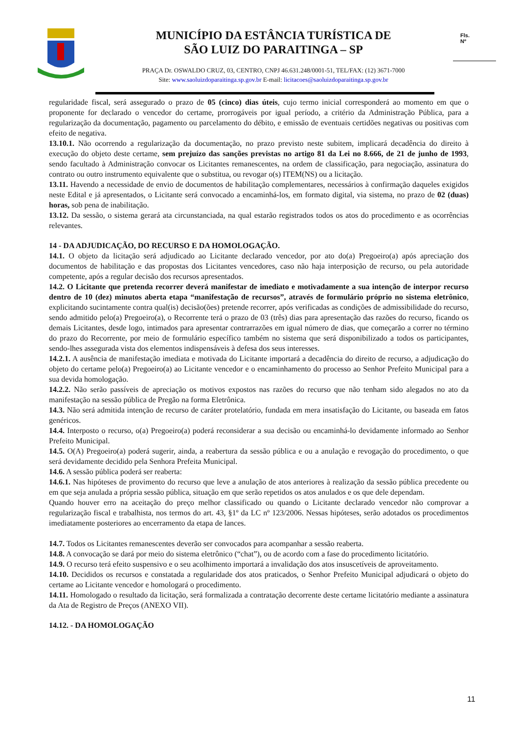MUNICÍPIO DA ESTÂNCIA TURÍSTICA DE
SÃO LUIZ DO PARAITINGA – SP
PRAÇA Dr. OSWALDO CRUZ, 03, CENTRO, CNPJ 46.631.248/0001-51, TEL/FAX: (12) 3671-7000
Site: www.saoluizdoparaitinga.sp.gov.br E-mail: licitacoes@saoluizdoparaitinga.sp.gov.br
Fls.
Nº
regularidade fiscal, será assegurado o prazo de 05 (cinco) dias úteis, cujo termo inicial corresponderá ao momento em que o proponente for declarado o vencedor do certame, prorrogáveis por igual período, a critério da Administração Pública, para a regularização da documentação, pagamento ou parcelamento do débito, e emissão de eventuais certidões negativas ou positivas com efeito de negativa.
13.10.1. Não ocorrendo a regularização da documentação, no prazo previsto neste subitem, implicará decadência do direito à execução do objeto deste certame, sem prejuízo das sanções previstas no artigo 81 da Lei no 8.666, de 21 de junho de 1993, sendo facultado à Administração convocar os Licitantes remanescentes, na ordem de classificação, para negociação, assinatura do contrato ou outro instrumento equivalente que o substitua, ou revogar o(s) ITEM(NS) ou a licitação.
13.11. Havendo a necessidade de envio de documentos de habilitação complementares, necessários à confirmação daqueles exigidos neste Edital e já apresentados, o Licitante será convocado a encaminhá-los, em formato digital, via sistema, no prazo de 02 (duas) horas, sob pena de inabilitação.
13.12. Da sessão, o sistema gerará ata circunstanciada, na qual estarão registrados todos os atos do procedimento e as ocorrências relevantes.
14 - DA ADJUDICAÇÃO, DO RECURSO E DA HOMOLOGAÇÃO.
14.1. O objeto da licitação será adjudicado ao Licitante declarado vencedor, por ato do(a) Pregoeiro(a) após apreciação dos documentos de habilitação e das propostas dos Licitantes vencedores, caso não haja interposição de recurso, ou pela autoridade competente, após a regular decisão dos recursos apresentados.
14.2. O Licitante que pretenda recorrer deverá manifestar de imediato e motivadamente a sua intenção de interpor recurso dentro de 10 (dez) minutos aberta etapa “manifestação de recursos”, através de formulário próprio no sistema eletrônico, explicitando sucintamente contra qual(is) decisão(ões) pretende recorrer, após verificadas as condições de admissibilidade do recurso, sendo admitido pelo(a) Pregoeiro(a), o Recorrente terá o prazo de 03 (três) dias para apresentação das razões do recurso, ficando os demais Licitantes, desde logo, intimados para apresentar contrarrazões em igual número de dias, que começarão a correr no término do prazo do Recorrente, por meio de formulário específico também no sistema que será disponibilizado a todos os participantes, sendo-lhes assegurada vista dos elementos indispensáveis à defesa dos seus interesses.
14.2.1. A ausência de manifestação imediata e motivada do Licitante importará a decadência do direito de recurso, a adjudicação do objeto do certame pelo(a) Pregoeiro(a) ao Licitante vencedor e o encaminhamento do processo ao Senhor Prefeito Municipal para a sua devida homologação.
14.2.2. Não serão passíveis de apreciação os motivos expostos nas razões do recurso que não tenham sido alegados no ato da manifestação na sessão pública de Pregão na forma Eletrônica.
14.3. Não será admitida intenção de recurso de caráter protelatório, fundada em mera insatisfação do Licitante, ou baseada em fatos genéricos.
14.4. Interposto o recurso, o(a) Pregoeiro(a) poderá reconsiderar a sua decisão ou encaminhá-lo devidamente informado ao Senhor Prefeito Municipal.
14.5. O(A) Pregoeiro(a) poderá sugerir, ainda, a reabertura da sessão pública e ou a anulação e revogação do procedimento, o que será devidamente decidido pela Senhora Prefeita Municipal.
14.6. A sessão pública poderá ser reaberta:
14.6.1. Nas hipóteses de provimento do recurso que leve a anulação de atos anteriores à realização da sessão pública precedente ou em que seja anulada a própria sessão pública, situação em que serão repetidos os atos anulados e os que dele dependam.
Quando houver erro na aceitação do preço melhor classificado ou quando o Licitante declarado vencedor não comprovar a regularização fiscal e trabalhista, nos termos do art. 43, §1º da LC nº 123/2006. Nessas hipóteses, serão adotados os procedimentos imediatamente posteriores ao encerramento da etapa de lances.
14.7. Todos os Licitantes remanescentes deverão ser convocados para acompanhar a sessão reaberta.
14.8. A convocação se dará por meio do sistema eletrônico (“chat”), ou de acordo com a fase do procedimento licitatório.
14.9. O recurso terá efeito suspensivo e o seu acolhimento importará a invalidação dos atos insuscetíveis de aproveitamento.
14.10. Decididos os recursos e constatada a regularidade dos atos praticados, o Senhor Prefeito Municipal adjudicará o objeto do certame ao Licitante vencedor e homologará o procedimento.
14.11. Homologado o resultado da licitação, será formalizada a contratação decorrente deste certame licitatório mediante a assinatura da Ata de Registro de Preços (ANEXO VII).
14.12. - DA HOMOLOGAÇÃO
11